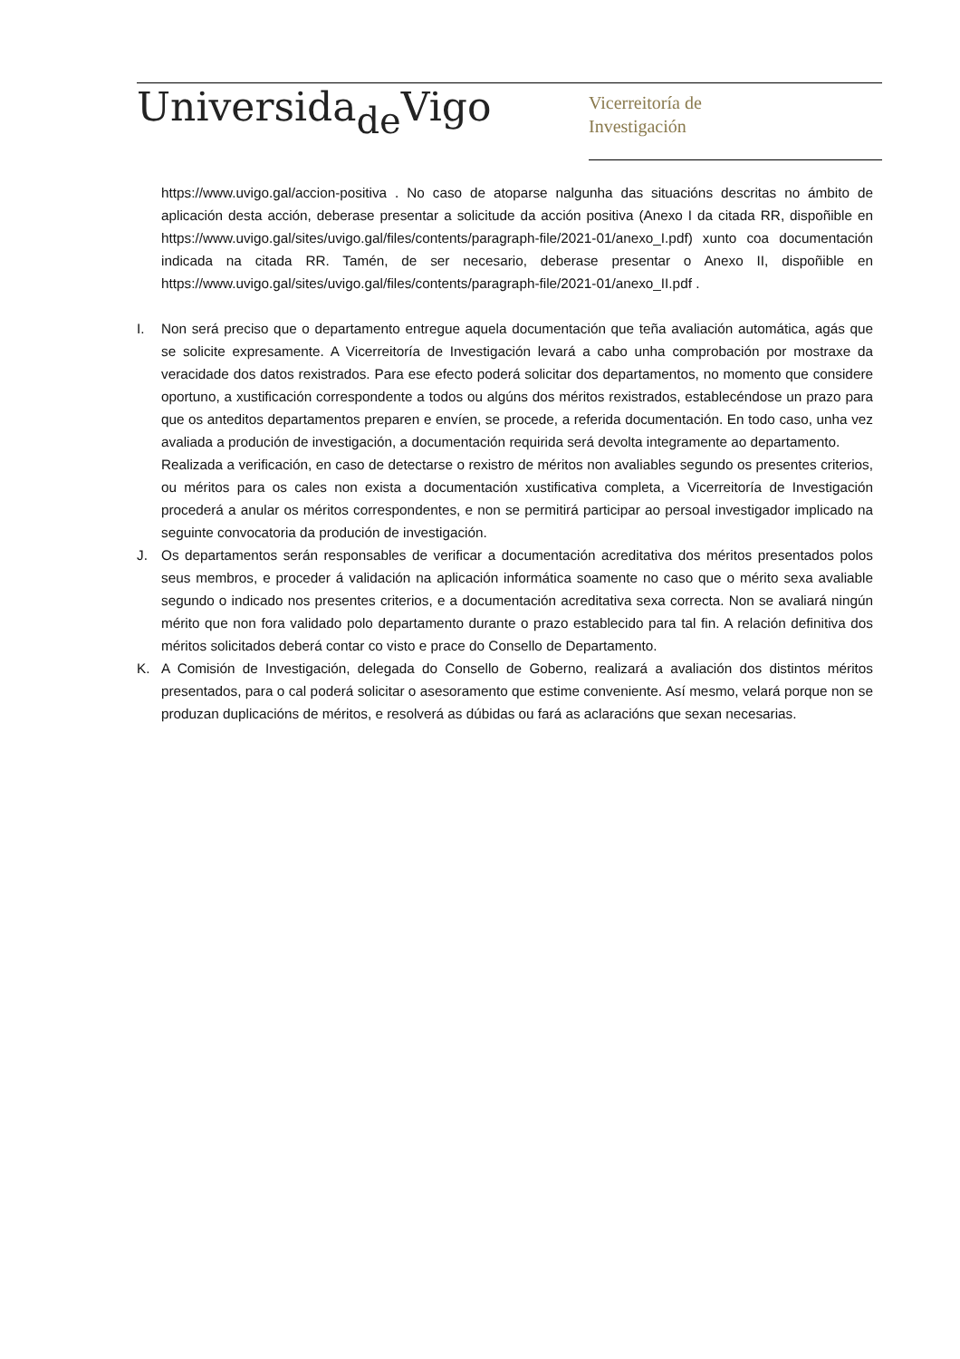Universida<sub>de</sub>Vigo
Vicerreitoría de
Investigación
https://www.uvigo.gal/accion-positiva . No caso de atoparse nalgunha das situacións descritas no ámbito de aplicación desta acción, deberase presentar a solicitude da acción positiva (Anexo I da citada RR, dispoñible en https://www.uvigo.gal/sites/uvigo.gal/files/contents/paragraph-file/2021-01/anexo_I.pdf) xunto coa documentación indicada na citada RR. Tamén, de ser necesario, deberase presentar o Anexo II, dispoñible en https://www.uvigo.gal/sites/uvigo.gal/files/contents/paragraph-file/2021-01/anexo_II.pdf .
I. Non será preciso que o departamento entregue aquela documentación que teña avaliación automática, agás que se solicite expresamente. A Vicerreitoría de Investigación levará a cabo unha comprobación por mostraxe da veracidade dos datos rexistrados. Para ese efecto poderá solicitar dos departamentos, no momento que considere oportuno, a xustificación correspondente a todos ou algúns dos méritos rexistrados, establecéndose un prazo para que os anteditos departamentos preparen e envíen, se procede, a referida documentación. En todo caso, unha vez avaliada a produción de investigación, a documentación requirida será devolta integramente ao departamento.
Realizada a verificación, en caso de detectarse o rexistro de méritos non avaliables segundo os presentes criterios, ou méritos para os cales non exista a documentación xustificativa completa, a Vicerreitoría de Investigación procederá a anular os méritos correspondentes, e non se permitirá participar ao persoal investigador implicado na seguinte convocatoria da produción de investigación.
J. Os departamentos serán responsables de verificar a documentación acreditativa dos méritos presentados polos seus membros, e proceder á validación na aplicación informática soamente no caso que o mérito sexa avaliable segundo o indicado nos presentes criterios, e a documentación acreditativa sexa correcta. Non se avaliará ningún mérito que non fora validado polo departamento durante o prazo establecido para tal fin. A relación definitiva dos méritos solicitados deberá contar co visto e prace do Consello de Departamento.
K. A Comisión de Investigación, delegada do Consello de Goberno, realizará a avaliación dos distintos méritos presentados, para o cal poderá solicitar o asesoramento que estime conveniente. Así mesmo, velará porque non se produzan duplicacións de méritos, e resolverá as dúbidas ou fará as aclaracións que sexan necesarias.